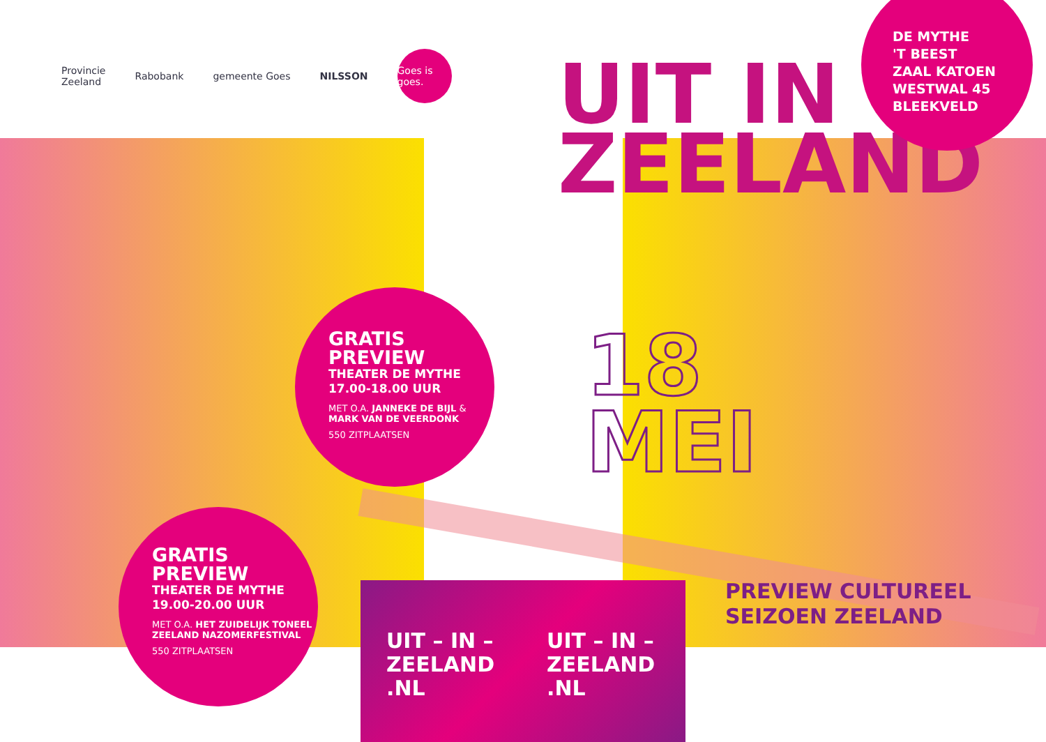Provincie
Zeeland Rabobank gemeente Goes NILSSON Goes is goes.
UIT IN
ZEELAND
DE MYTHE
'T BEEST
ZAAL KATOEN
WESTWAL 45
BLEEKVELD
GRATIS
PREVIEW
THEATER DE MYTHE
17.00-18.00 UUR
MET O.A. JANNEKE DE BIJL & MARK VAN DE VEERDONK
550 ZITPLAATSEN
18
MEI
GRATIS
PREVIEW
THEATER DE MYTHE
19.00-20.00 UUR
MET O.A. HET ZUIDELIJK TONEEL ZEELAND NAZOMERFESTIVAL
550 ZITPLAATSEN
UIT – IN –
ZEELAND
.NL
UIT – IN –
ZEELAND
.NL
PREVIEW CULTUREEL
SEIZOEN ZEELAND